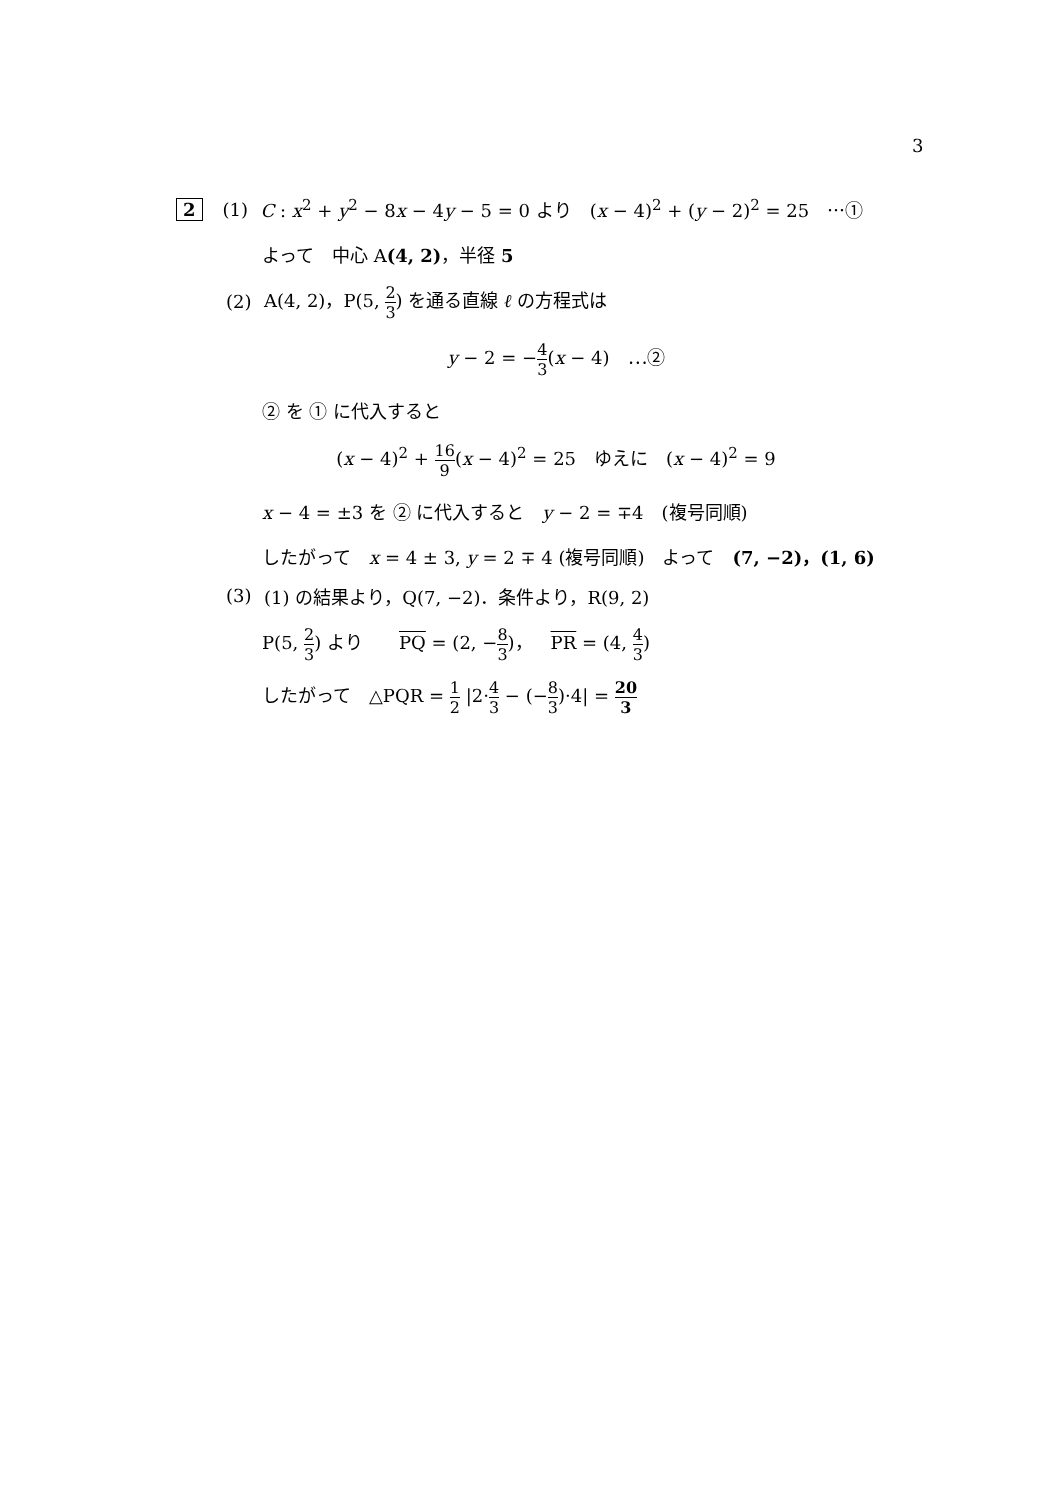3
2 (1) C : x<sup>2</sup> + y<sup>2</sup> − 8x − 4y − 5 = 0 より　(x − 4)<sup>2</sup> + (y − 2)<sup>2</sup> = 25　⋯①
よって　中心 A(4, 2)，半径 5
(2) A(4, 2)，P(5, 2 3) を通る直線 ℓ の方程式は
y − 2 = −4 3(x − 4)　⋯②
② を ① に代入すると
(x − 4)<sup>2</sup> + 16 9(x − 4)<sup>2</sup> = 25　ゆえに　(x − 4)<sup>2</sup> = 9
x − 4 = ±3 を ② に代入すると　y − 2 = ∓4　(複号同順)
したがって　x = 4 ± 3, y = 2 ∓ 4 (複号同順)　よって　(7, −2)，(1, 6)
(3) (1) の結果より，Q(7, −2)．条件より，R(9, 2)
P(5, 2 3) より　　PQ = (2, −8 3)，　PR = (4, 4 3)
したがって　△PQR = 1 2 |2·4 3 − (−8 3)·4| = 20 3